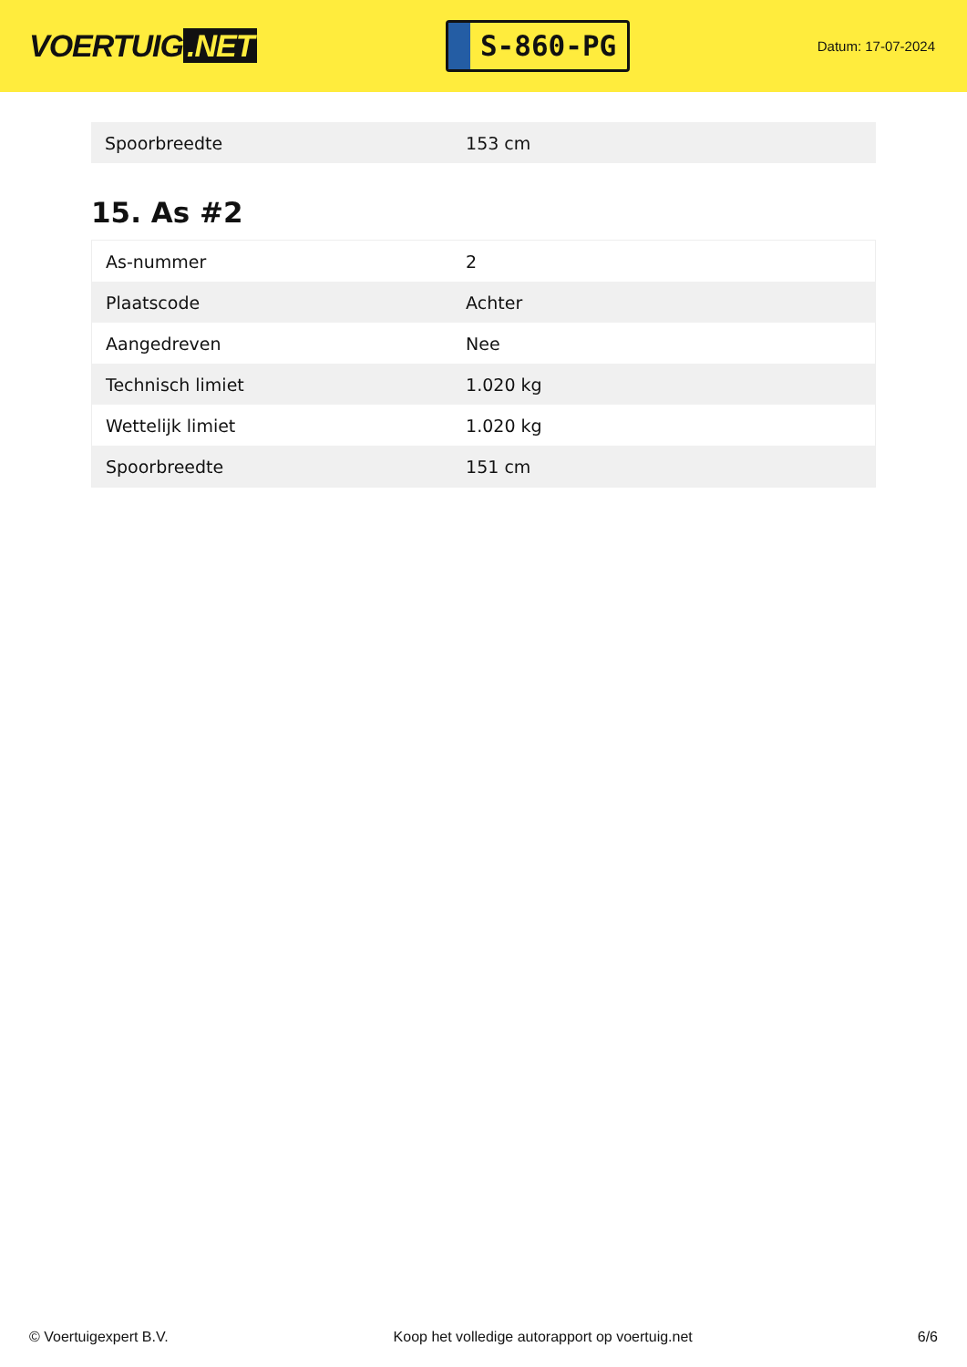VOERTUIG.NET
S-860-PG
Datum: 17-07-2024
| Spoorbreedte | 153 cm |
15. As #2
| As-nummer | 2 |
| Plaatscode | Achter |
| Aangedreven | Nee |
| Technisch limiet | 1.020 kg |
| Wettelijk limiet | 1.020 kg |
| Spoorbreedte | 151 cm |
© Voertuigexpert B.V. Koop het volledige autorapport op voertuig.net 6/6